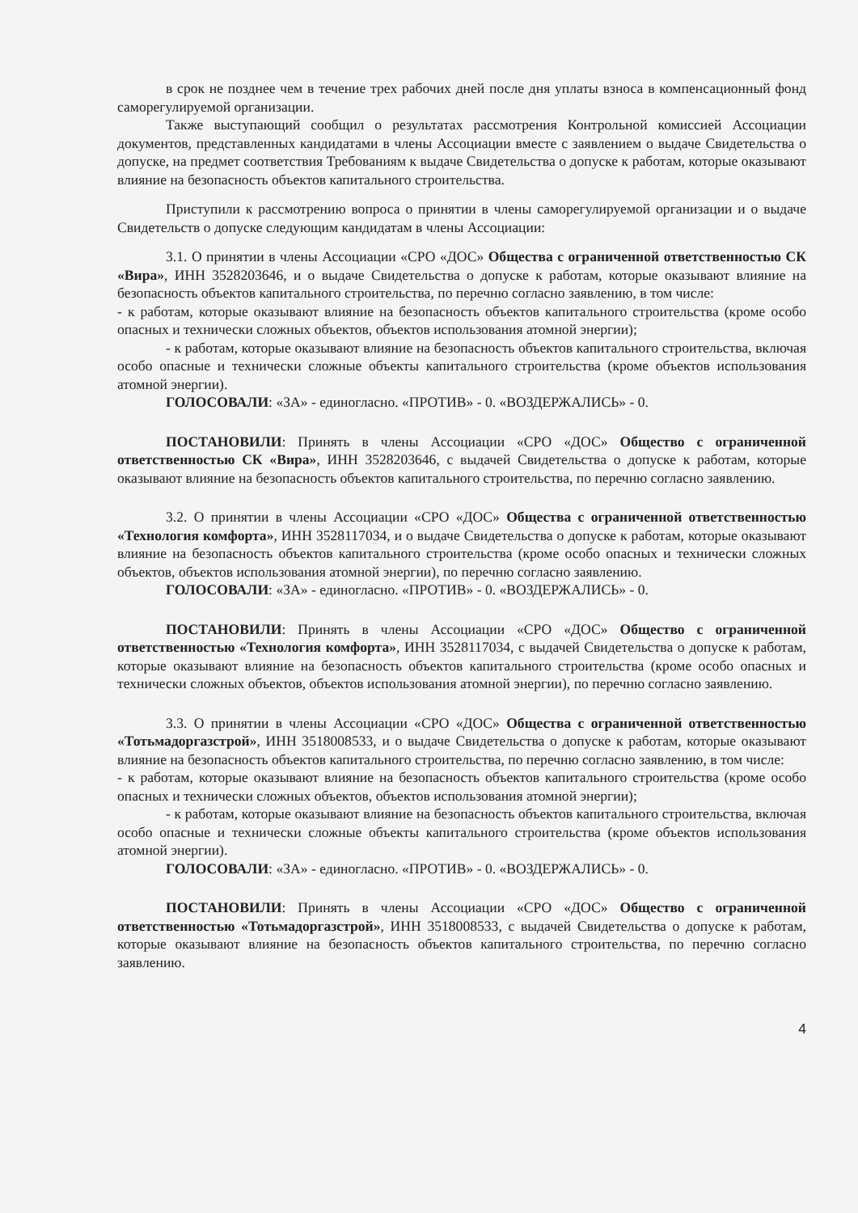в срок не позднее чем в течение трех рабочих дней после дня уплаты взноса в компенсационный фонд саморегулируемой организации.
Также выступающий сообщил о результатах рассмотрения Контрольной комиссией Ассоциации документов, представленных кандидатами в члены Ассоциации вместе с заявлением о выдаче Свидетельства о допуске, на предмет соответствия Требованиям к выдаче Свидетельства о допуске к работам, которые оказывают влияние на безопасность объектов капитального строительства.
Приступили к рассмотрению вопроса о принятии в члены саморегулируемой организации и о выдаче Свидетельств о допуске следующим кандидатам в члены Ассоциации:
3.1. О принятии в члены Ассоциации «СРО «ДОС» Общества с ограниченной ответственностью СК «Вира», ИНН 3528203646, и о выдаче Свидетельства о допуске к работам, которые оказывают влияние на безопасность объектов капитального строительства, по перечню согласно заявлению, в том числе:
- к работам, которые оказывают влияние на безопасность объектов капитального строительства (кроме особо опасных и технически сложных объектов, объектов использования атомной энергии);
- к работам, которые оказывают влияние на безопасность объектов капитального строительства, включая особо опасные и технически сложные объекты капитального строительства (кроме объектов использования атомной энергии).
ГОЛОСОВАЛИ: «ЗА» - единогласно. «ПРОТИВ» - 0. «ВОЗДЕРЖАЛИСЬ» - 0.
ПОСТАНОВИЛИ: Принять в члены Ассоциации «СРО «ДОС» Общество с ограниченной ответственностью СК «Вира», ИНН 3528203646, с выдачей Свидетельства о допуске к работам, которые оказывают влияние на безопасность объектов капитального строительства, по перечню согласно заявлению.
3.2. О принятии в члены Ассоциации «СРО «ДОС» Общества с ограниченной ответственностью «Технология комфорта», ИНН 3528117034, и о выдаче Свидетельства о допуске к работам, которые оказывают влияние на безопасность объектов капитального строительства (кроме особо опасных и технически сложных объектов, объектов использования атомной энергии), по перечню согласно заявлению.
ГОЛОСОВАЛИ: «ЗА» - единогласно. «ПРОТИВ» - 0. «ВОЗДЕРЖАЛИСЬ» - 0.
ПОСТАНОВИЛИ: Принять в члены Ассоциации «СРО «ДОС» Общество с ограниченной ответственностью «Технология комфорта», ИНН 3528117034, с выдачей Свидетельства о допуске к работам, которые оказывают влияние на безопасность объектов капитального строительства (кроме особо опасных и технически сложных объектов, объектов использования атомной энергии), по перечню согласно заявлению.
3.3. О принятии в члены Ассоциации «СРО «ДОС» Общества с ограниченной ответственностью «Тотьмадоргазстрой», ИНН 3518008533, и о выдаче Свидетельства о допуске к работам, которые оказывают влияние на безопасность объектов капитального строительства, по перечню согласно заявлению, в том числе:
- к работам, которые оказывают влияние на безопасность объектов капитального строительства (кроме особо опасных и технически сложных объектов, объектов использования атомной энергии);
- к работам, которые оказывают влияние на безопасность объектов капитального строительства, включая особо опасные и технически сложные объекты капитального строительства (кроме объектов использования атомной энергии).
ГОЛОСОВАЛИ: «ЗА» - единогласно. «ПРОТИВ» - 0. «ВОЗДЕРЖАЛИСЬ» - 0.
ПОСТАНОВИЛИ: Принять в члены Ассоциации «СРО «ДОС» Общество с ограниченной ответственностью «Тотьмадоргазстрой», ИНН 3518008533, с выдачей Свидетельства о допуске к работам, которые оказывают влияние на безопасность объектов капитального строительства, по перечню согласно заявлению.
4